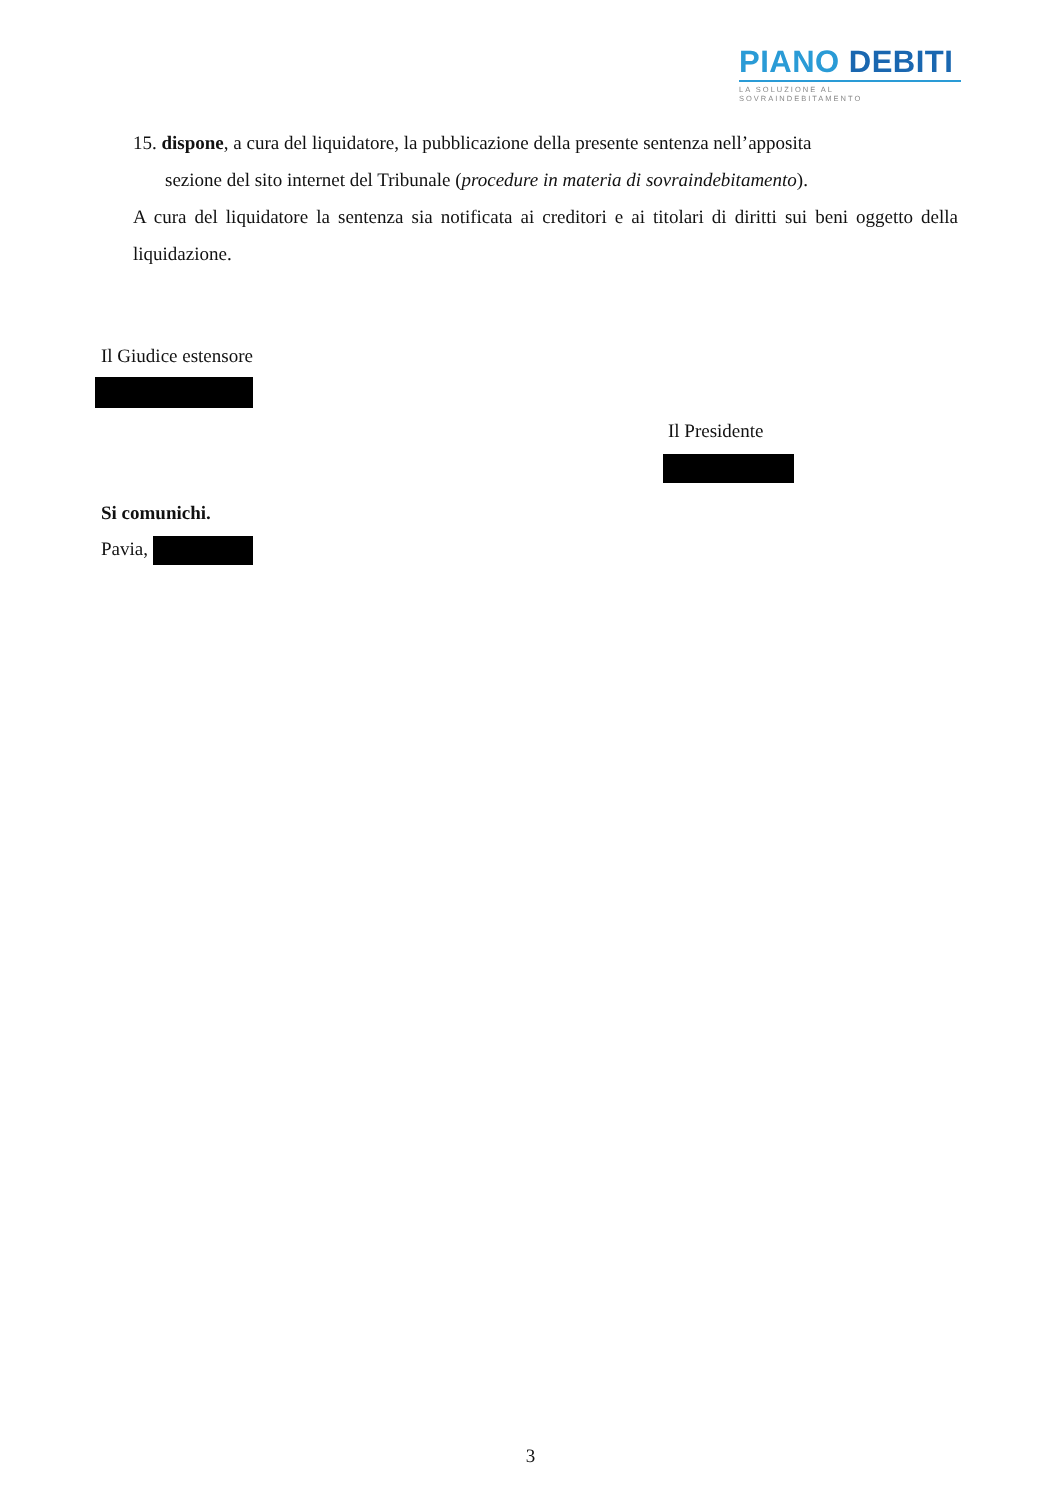PIANO DEBITI
LA SOLUZIONE AL SOVRAINDEBITAMENTO
15. dispone, a cura del liquidatore, la pubblicazione della presente sentenza nell’apposita
sezione del sito internet del Tribunale (procedure in materia di sovraindebitamento).
A cura del liquidatore la sentenza sia notificata ai creditori e ai titolari di diritti sui beni oggetto della liquidazione.
Il Giudice estensore
Il Presidente
Si comunichi.
Pavia,
3